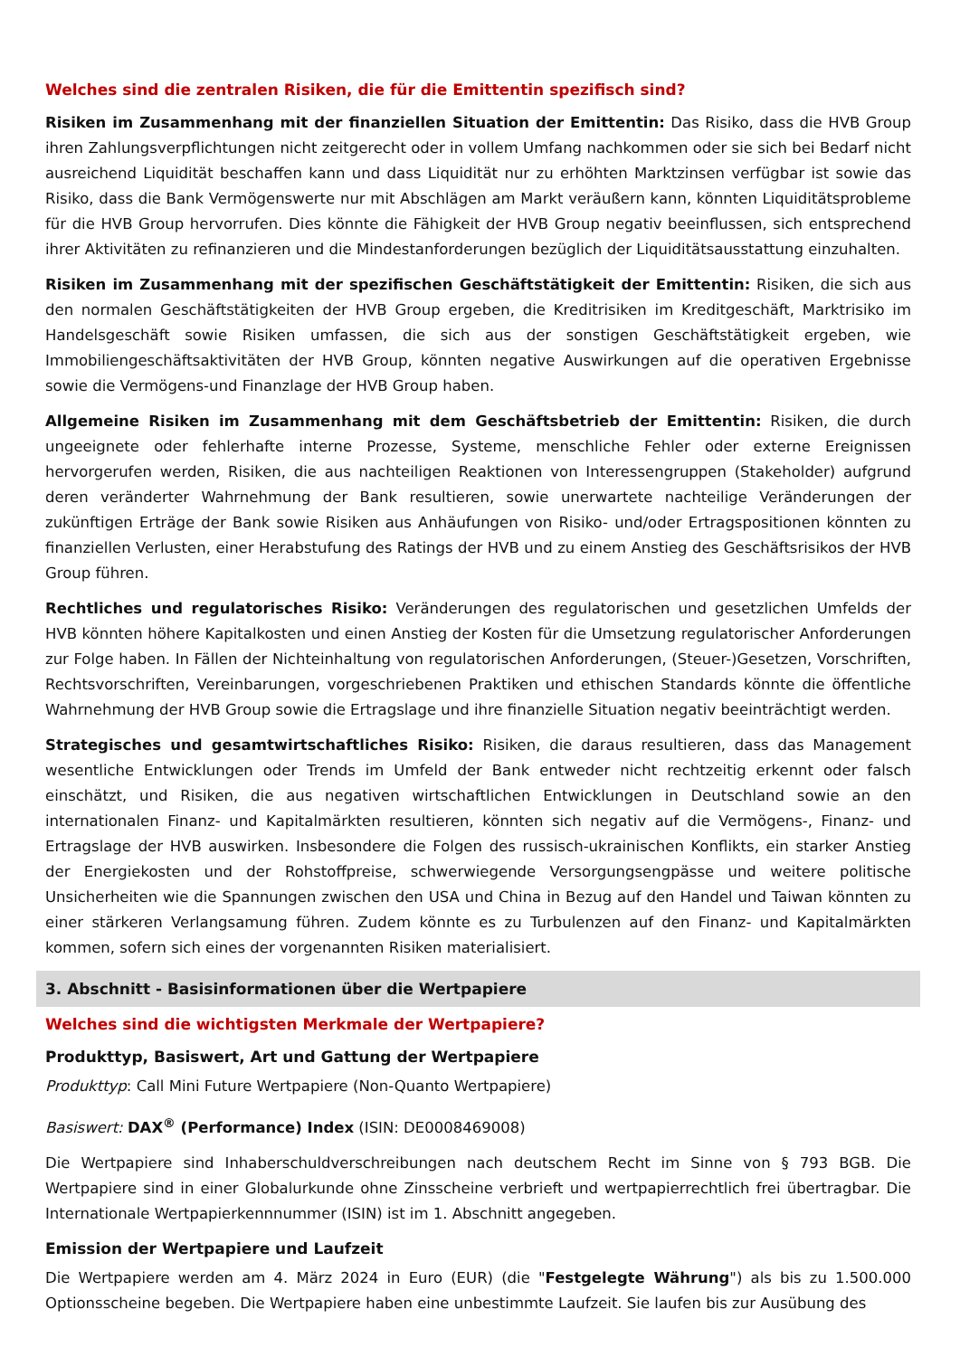Welches sind die zentralen Risiken, die für die Emittentin spezifisch sind?
Risiken im Zusammenhang mit der finanziellen Situation der Emittentin: Das Risiko, dass die HVB Group ihren Zahlungsverpflichtungen nicht zeitgerecht oder in vollem Umfang nachkommen oder sie sich bei Bedarf nicht ausreichend Liquidität beschaffen kann und dass Liquidität nur zu erhöhten Marktzinsen verfügbar ist sowie das Risiko, dass die Bank Vermögenswerte nur mit Abschlägen am Markt veräußern kann, könnten Liquiditätsprobleme für die HVB Group hervorrufen. Dies könnte die Fähigkeit der HVB Group negativ beeinflussen, sich entsprechend ihrer Aktivitäten zu refinanzieren und die Mindestanforderungen bezüglich der Liquiditätsausstattung einzuhalten.
Risiken im Zusammenhang mit der spezifischen Geschäftstätigkeit der Emittentin: Risiken, die sich aus den normalen Geschäftstätigkeiten der HVB Group ergeben, die Kreditrisiken im Kreditgeschäft, Marktrisiko im Handelsgeschäft sowie Risiken umfassen, die sich aus der sonstigen Geschäftstätigkeit ergeben, wie Immobiliengeschäftsaktivitäten der HVB Group, könnten negative Auswirkungen auf die operativen Ergebnisse sowie die Vermögens-und Finanzlage der HVB Group haben.
Allgemeine Risiken im Zusammenhang mit dem Geschäftsbetrieb der Emittentin: Risiken, die durch ungeeignete oder fehlerhafte interne Prozesse, Systeme, menschliche Fehler oder externe Ereignissen hervorgerufen werden, Risiken, die aus nachteiligen Reaktionen von Interessengruppen (Stakeholder) aufgrund deren veränderter Wahrnehmung der Bank resultieren, sowie unerwartete nachteilige Veränderungen der zukünftigen Erträge der Bank sowie Risiken aus Anhäufungen von Risiko- und/oder Ertragspositionen könnten zu finanziellen Verlusten, einer Herabstufung des Ratings der HVB und zu einem Anstieg des Geschäftsrisikos der HVB Group führen.
Rechtliches und regulatorisches Risiko: Veränderungen des regulatorischen und gesetzlichen Umfelds der HVB könnten höhere Kapitalkosten und einen Anstieg der Kosten für die Umsetzung regulatorischer Anforderungen zur Folge haben. In Fällen der Nichteinhaltung von regulatorischen Anforderungen, (Steuer-)Gesetzen, Vorschriften, Rechtsvorschriften, Vereinbarungen, vorgeschriebenen Praktiken und ethischen Standards könnte die öffentliche Wahrnehmung der HVB Group sowie die Ertragslage und ihre finanzielle Situation negativ beeinträchtigt werden.
Strategisches und gesamtwirtschaftliches Risiko: Risiken, die daraus resultieren, dass das Management wesentliche Entwicklungen oder Trends im Umfeld der Bank entweder nicht rechtzeitig erkennt oder falsch einschätzt, und Risiken, die aus negativen wirtschaftlichen Entwicklungen in Deutschland sowie an den internationalen Finanz- und Kapitalmärkten resultieren, könnten sich negativ auf die Vermögens-, Finanz- und Ertragslage der HVB auswirken. Insbesondere die Folgen des russisch-ukrainischen Konflikts, ein starker Anstieg der Energiekosten und der Rohstoffpreise, schwerwiegende Versorgungsengpässe und weitere politische Unsicherheiten wie die Spannungen zwischen den USA und China in Bezug auf den Handel und Taiwan könnten zu einer stärkeren Verlangsamung führen. Zudem könnte es zu Turbulenzen auf den Finanz- und Kapitalmärkten kommen, sofern sich eines der vorgenannten Risiken materialisiert.
3. Abschnitt - Basisinformationen über die Wertpapiere
Welches sind die wichtigsten Merkmale der Wertpapiere?
Produkttyp, Basiswert, Art und Gattung der Wertpapiere
Produkttyp: Call Mini Future Wertpapiere (Non-Quanto Wertpapiere)
Basiswert: DAX<sup>®</sup> (Performance) Index (ISIN: DE0008469008)
Die Wertpapiere sind Inhaberschuldverschreibungen nach deutschem Recht im Sinne von § 793 BGB. Die Wertpapiere sind in einer Globalurkunde ohne Zinsscheine verbrieft und wertpapierrechtlich frei übertragbar. Die Internationale Wertpapierkennnummer (ISIN) ist im 1. Abschnitt angegeben.
Emission der Wertpapiere und Laufzeit
Die Wertpapiere werden am 4. März 2024 in Euro (EUR) (die "Festgelegte Währung") als bis zu 1.500.000 Optionsscheine begeben. Die Wertpapiere haben eine unbestimmte Laufzeit. Sie laufen bis zur Ausübung des